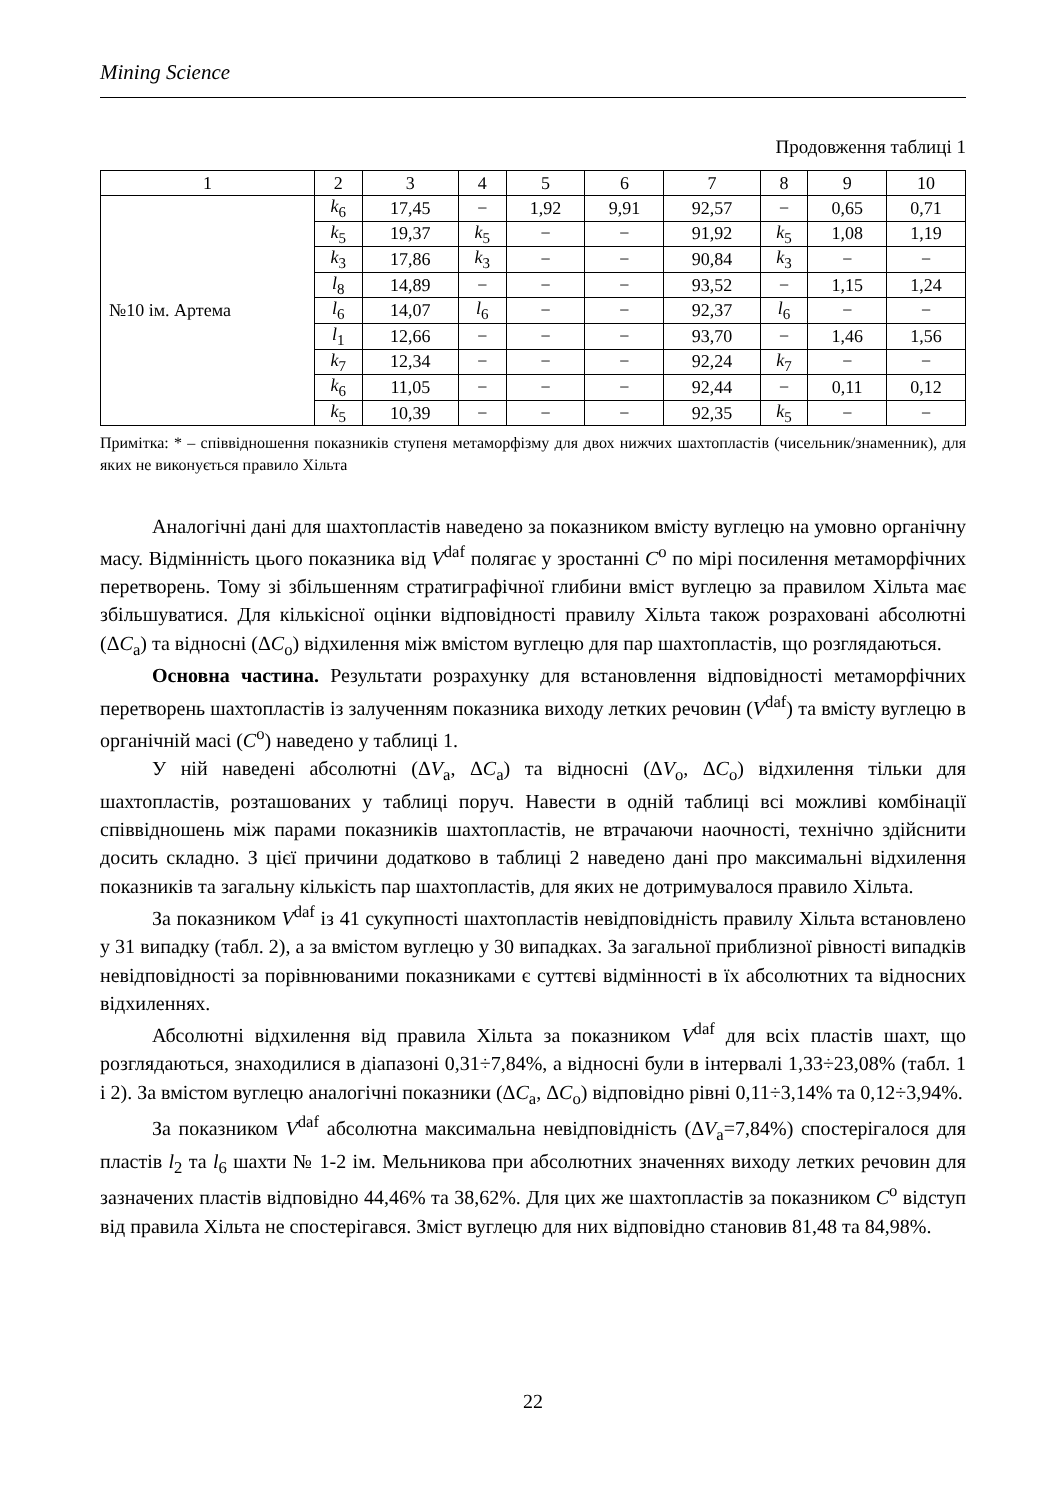Mining Science
Продовження таблиці 1
| 1 | 2 | 3 | 4 | 5 | 6 | 7 | 8 | 9 | 10 |
| №10 ім. Артема | k<sub>6</sub> | 17,45 | − | 1,92 | 9,91 | 92,57 | − | 0,65 | 0,71 |
| | k<sub>5</sub> | 19,37 | k<sub>5</sub> | − | − | 91,92 | k<sub>5</sub> | 1,08 | 1,19 |
| | k<sub>3</sub> | 17,86 | k<sub>3</sub> | − | − | 90,84 | k<sub>3</sub> | − | − |
| | l<sub>8</sub> | 14,89 | − | − | − | 93,52 | − | 1,15 | 1,24 |
| | l<sub>6</sub> | 14,07 | l<sub>6</sub> | − | − | 92,37 | l<sub>6</sub> | − | − |
| | l<sub>1</sub> | 12,66 | − | − | − | 93,70 | − | 1,46 | 1,56 |
| | k<sub>7</sub> | 12,34 | − | − | − | 92,24 | k<sub>7</sub> | − | − |
| | k<sub>6</sub> | 11,05 | − | − | − | 92,44 | − | 0,11 | 0,12 |
| | k<sub>5</sub> | 10,39 | − | − | − | 92,35 | k<sub>5</sub> | − | − |
Примітка: * – співвідношення показників ступеня метаморфізму для двох нижчих шахтопластів (чисельник/знаменник), для яких не виконується правило Хільта
Аналогічні дані для шахтопластів наведено за показником вмісту вуглецю на умовно органічну масу. Відмінність цього показника від V<sup>daf</sup> полягає у зростанні C<sup>o</sup> по мірі посилення метаморфічних перетворень. Тому зі збільшенням стратиграфічної глибини вміст вуглецю за правилом Хільта має збільшуватися. Для кількісної оцінки відповідності правилу Хільта також розраховані абсолютні (ΔC<sub>a</sub>) та відносні (ΔC<sub>o</sub>) відхилення між вмістом вуглецю для пар шахтопластів, що розглядаються.
Основна частина. Результати розрахунку для встановлення відповідності метаморфічних перетворень шахтопластів із залученням показника виходу летких речовин (V<sup>daf</sup>) та вмісту вуглецю в органічній масі (C<sup>o</sup>) наведено у таблиці 1.
У ній наведені абсолютні (ΔV<sub>a</sub>, ΔC<sub>a</sub>) та відносні (ΔV<sub>o</sub>, ΔC<sub>o</sub>) відхилення тільки для шахтопластів, розташованих у таблиці поруч. Навести в одній таблиці всі можливі комбінації співвідношень між парами показників шахтопластів, не втрачаючи наочності, технічно здійснити досить складно. З цієї причини додатково в таблиці 2 наведено дані про максимальні відхилення показників та загальну кількість пар шахтопластів, для яких не дотримувалося правило Хільта.
За показником V<sup>daf</sup> із 41 сукупності шахтопластів невідповідність правилу Хільта встановлено у 31 випадку (табл. 2), а за вмістом вуглецю у 30 випадках. За загальної приблизної рівності випадків невідповідності за порівнюваними показниками є суттєві відмінності в їх абсолютних та відносних відхиленнях.
Абсолютні відхилення від правила Хільта за показником V<sup>daf</sup> для всіх пластів шахт, що розглядаються, знаходилися в діапазоні 0,31÷7,84%, а відносні були в інтервалі 1,33÷23,08% (табл. 1 і 2). За вмістом вуглецю аналогічні показники (ΔC<sub>a</sub>, ΔC<sub>o</sub>) відповідно рівні 0,11÷3,14% та 0,12÷3,94%.
За показником V<sup>daf</sup> абсолютна максимальна невідповідність (ΔV<sub>a</sub>=7,84%) спостерігалося для пластів l<sub>2</sub> та l<sub>6</sub> шахти № 1-2 ім. Мельникова при абсолютних значеннях виходу летких речовин для зазначених пластів відповідно 44,46% та 38,62%. Для цих же шахтопластів за показником C<sup>o</sup> відступ від правила Хільта не спостерігався. Зміст вуглецю для них відповідно становив 81,48 та 84,98%.
22